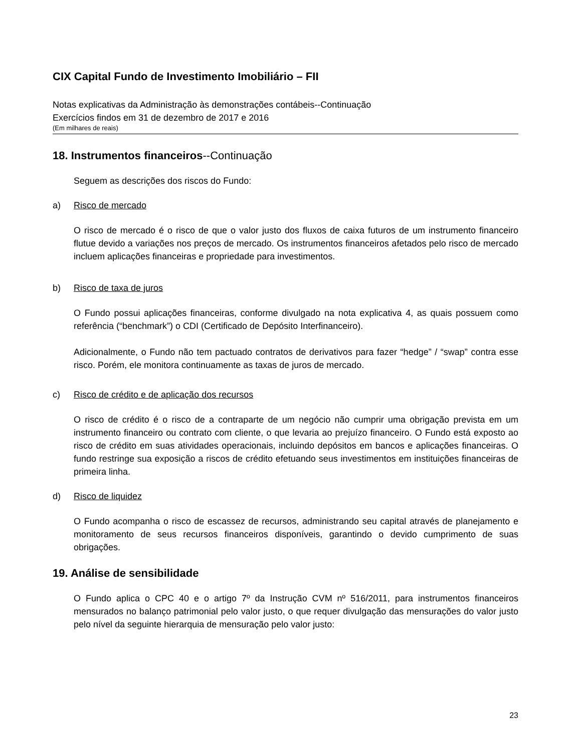CIX Capital Fundo de Investimento Imobiliário – FII
Notas explicativas da Administração às demonstrações contábeis--Continuação
Exercícios findos em 31 de dezembro de 2017 e 2016
(Em milhares de reais)
18. Instrumentos financeiros--Continuação
Seguem as descrições dos riscos do Fundo:
a) Risco de mercado
O risco de mercado é o risco de que o valor justo dos fluxos de caixa futuros de um instrumento financeiro flutue devido a variações nos preços de mercado. Os instrumentos financeiros afetados pelo risco de mercado incluem aplicações financeiras e propriedade para investimentos.
b) Risco de taxa de juros
O Fundo possui aplicações financeiras, conforme divulgado na nota explicativa 4, as quais possuem como referência (“benchmark”) o CDI (Certificado de Depósito Interfinanceiro).
Adicionalmente, o Fundo não tem pactuado contratos de derivativos para fazer “hedge” / “swap” contra esse risco. Porém, ele monitora continuamente as taxas de juros de mercado.
c) Risco de crédito e de aplicação dos recursos
O risco de crédito é o risco de a contraparte de um negócio não cumprir uma obrigação prevista em um instrumento financeiro ou contrato com cliente, o que levaria ao prejuízo financeiro. O Fundo está exposto ao risco de crédito em suas atividades operacionais, incluindo depósitos em bancos e aplicações financeiras. O fundo restringe sua exposição a riscos de crédito efetuando seus investimentos em instituições financeiras de primeira linha.
d) Risco de liquidez
O Fundo acompanha o risco de escassez de recursos, administrando seu capital através de planejamento e monitoramento de seus recursos financeiros disponíveis, garantindo o devido cumprimento de suas obrigações.
19. Análise de sensibilidade
O Fundo aplica o CPC 40 e o artigo 7º da Instrução CVM nº 516/2011, para instrumentos financeiros mensurados no balanço patrimonial pelo valor justo, o que requer divulgação das mensurações do valor justo pelo nível da seguinte hierarquia de mensuração pelo valor justo:
23